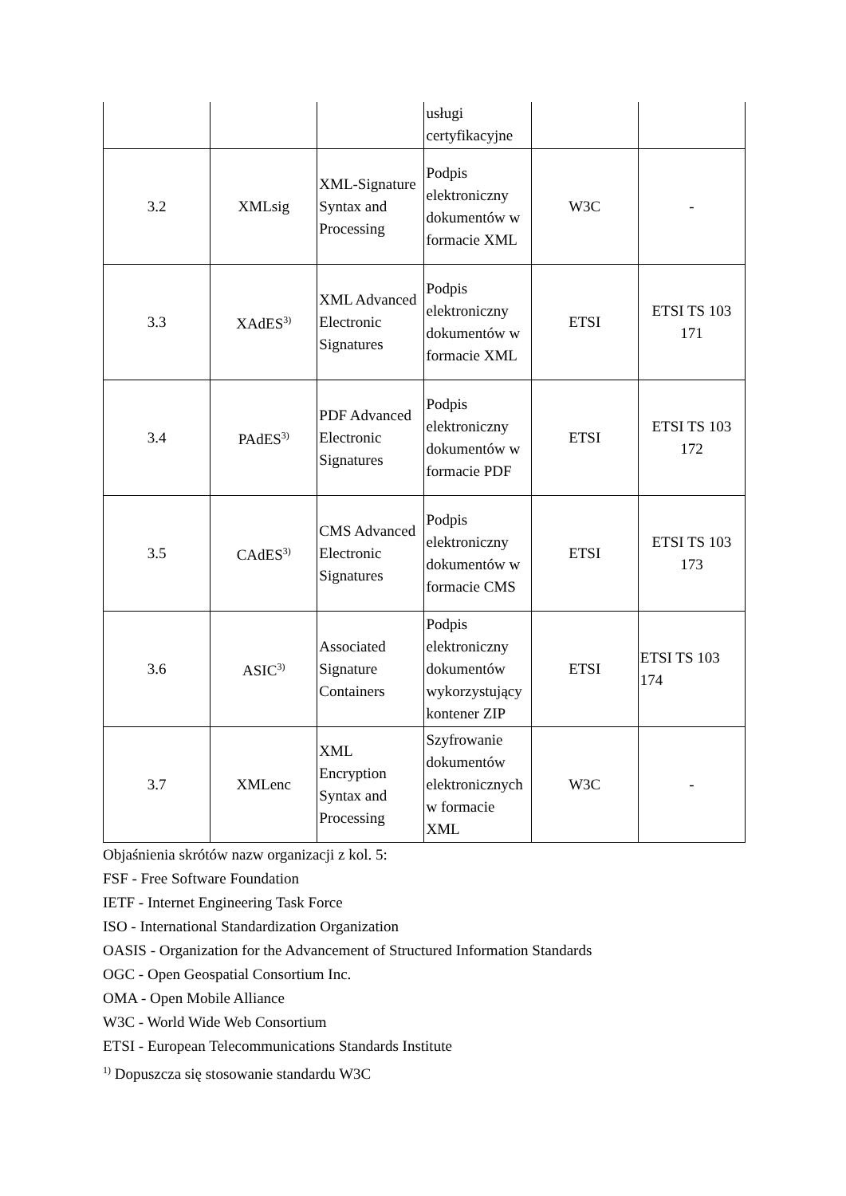| | | | usługi certyfikacyjne | | |
| 3.2 | XMLsig | XML-Signature Syntax and Processing | Podpis elektroniczny dokumentów w formacie XML | W3C | - |
| 3.3 | XAdES<sup>3)</sup> | XML Advanced Electronic Signatures | Podpis elektroniczny dokumentów w formacie XML | ETSI | ETSI TS 103 171 |
| 3.4 | PAdES<sup>3)</sup> | PDF Advanced Electronic Signatures | Podpis elektroniczny dokumentów w formacie PDF | ETSI | ETSI TS 103 172 |
| 3.5 | CAdES<sup>3)</sup> | CMS Advanced Electronic Signatures | Podpis elektroniczny dokumentów w formacie CMS | ETSI | ETSI TS 103 173 |
| 3.6 | ASIC<sup>3)</sup> | Associated Signature Containers | Podpis elektroniczny dokumentów wykorzystujący kontener ZIP | ETSI | ETSI TS 103 174 |
| 3.7 | XMLenc | XML Encryption Syntax and Processing | Szyfrowanie dokumentów elektronicznych w formacie XML | W3C | - |
Objaśnienia skrótów nazw organizacji z kol. 5:
FSF - Free Software Foundation
IETF - Internet Engineering Task Force
ISO - International Standardization Organization
OASIS - Organization for the Advancement of Structured Information Standards
OGC - Open Geospatial Consortium Inc.
OMA - Open Mobile Alliance
W3C - World Wide Web Consortium
ETSI - European Telecommunications Standards Institute
<sup>1)</sup> Dopuszcza się stosowanie standardu W3C